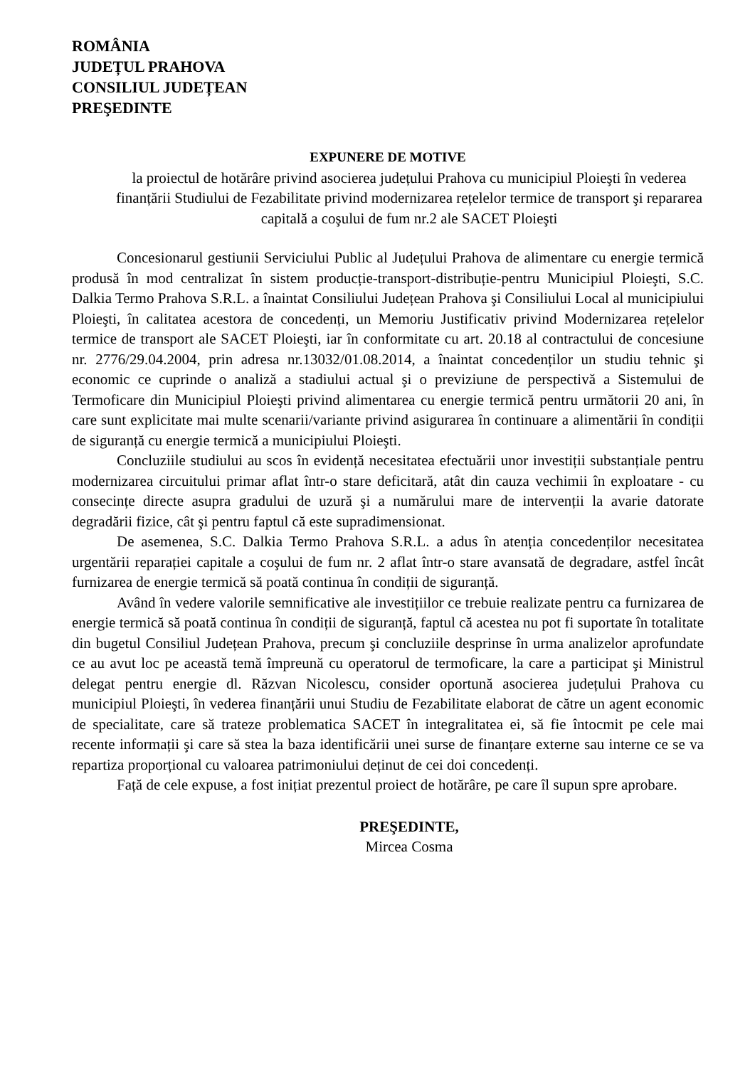ROMÂNIA
JUDEȚUL PRAHOVA
CONSILIUL JUDEȚEAN
PREŞEDINTE
EXPUNERE DE MOTIVE
la proiectul de hotărâre privind asocierea județului Prahova cu municipiul Ploieşti în vederea finanțării Studiului de Fezabilitate privind modernizarea rețelelor termice de transport şi repararea capitală a coşului de fum nr.2 ale SACET Ploieşti
Concesionarul gestiunii Serviciului Public al Județului Prahova de alimentare cu energie termică produsă în mod centralizat în sistem producție-transport-distribuție-pentru Municipiul Ploieşti, S.C. Dalkia Termo Prahova S.R.L. a înaintat Consiliului Județean Prahova şi Consiliului Local al municipiului Ploieşti, în calitatea acestora de concedenți, un Memoriu Justificativ privind Modernizarea rețelelor termice de transport ale SACET Ploieşti, iar în conformitate cu art. 20.18 al contractului de concesiune nr. 2776/29.04.2004, prin adresa nr.13032/01.08.2014, a înaintat concedenților un studiu tehnic şi economic ce cuprinde o analiză a stadiului actual şi o previziune de perspectivă a Sistemului de Termoficare din Municipiul Ploieşti privind alimentarea cu energie termică pentru următorii 20 ani, în care sunt explicitate mai multe scenarii/variante privind asigurarea în continuare a alimentării în condiții de siguranță cu energie termică a municipiului Ploieşti.
Concluziile studiului au scos în evidență necesitatea efectuării unor investiții substanțiale pentru modernizarea circuitului primar aflat într-o stare deficitară, atât din cauza vechimii în exploatare - cu consecințe directe asupra gradului de uzură şi a numărului mare de intervenții la avarie datorate degradării fizice, cât şi pentru faptul că este supradimensionat.
De asemenea, S.C. Dalkia Termo Prahova S.R.L. a adus în atenția concedenților necesitatea urgentării reparației capitale a coşului de fum nr. 2 aflat într-o stare avansată de degradare, astfel încât furnizarea de energie termică să poată continua în condiții de siguranță.
Având în vedere valorile semnificative ale investițiilor ce trebuie realizate pentru ca furnizarea de energie termică să poată continua în condiții de siguranță, faptul că acestea nu pot fi suportate în totalitate din bugetul Consiliul Județean Prahova, precum şi concluziile desprinse în urma analizelor aprofundate ce au avut loc pe această temă împreună cu operatorul de termoficare, la care a participat şi Ministrul delegat pentru energie dl. Răzvan Nicolescu, consider oportună asocierea județului Prahova cu municipiul Ploieşti, în vederea finanțării unui Studiu de Fezabilitate elaborat de către un agent economic de specialitate, care să trateze problematica SACET în integralitatea ei, să fie întocmit pe cele mai recente informații şi care să stea la baza identificării unei surse de finanțare externe sau interne ce se va repartiza proporțional cu valoarea patrimoniului deținut de cei doi concedenți.
Față de cele expuse, a fost inițiat prezentul proiect de hotărâre, pe care îl supun spre aprobare.
PREŞEDINTE,
Mircea Cosma